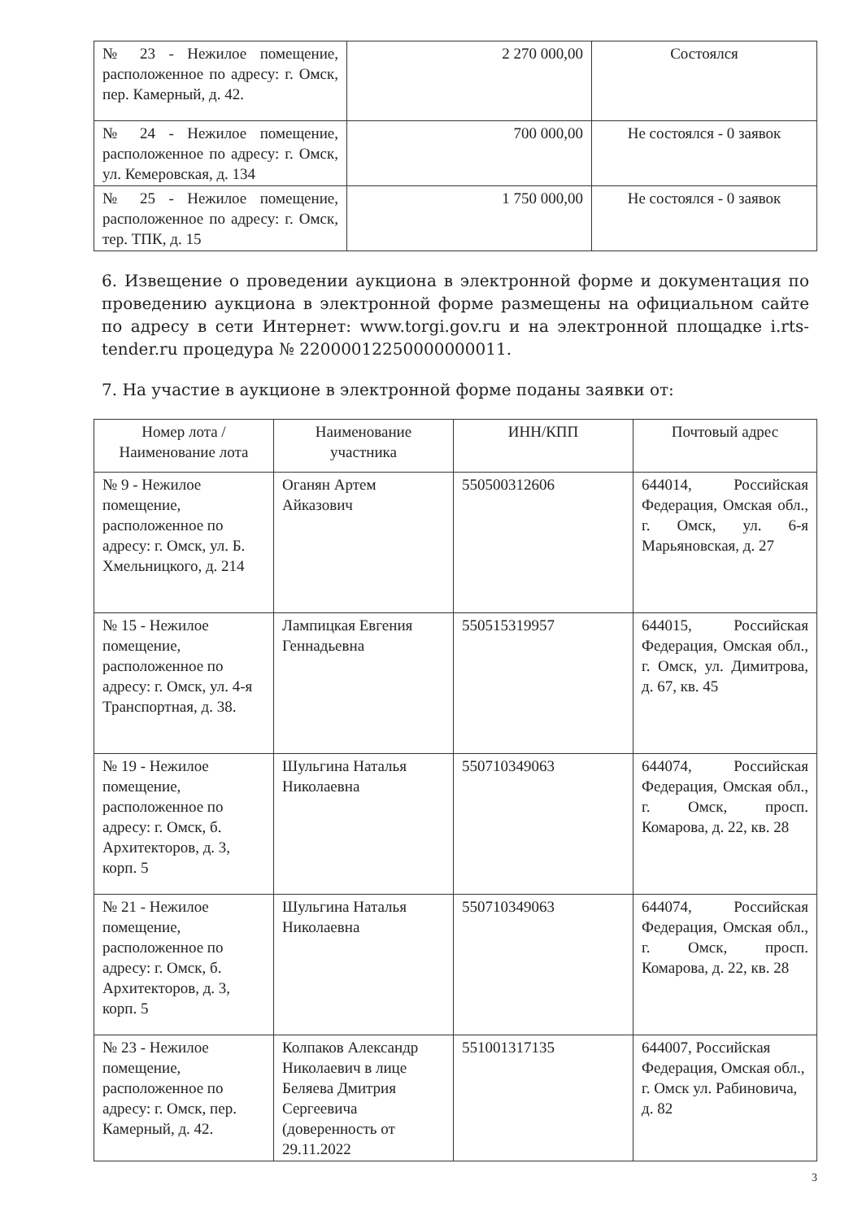| № 23 - Нежилое помещение, расположенное по адресу: г. Омск, пер. Камерный, д. 42. | 2 270 000,00 | Состоялся |
| № 24 - Нежилое помещение, расположенное по адресу: г. Омск, ул. Кемеровская, д. 134 | 700 000,00 | Не состоялся - 0 заявок |
| № 25 - Нежилое помещение, расположенное по адресу: г. Омск, тер. ТПК, д. 15 | 1 750 000,00 | Не состоялся - 0 заявок |
6. Извещение о проведении аукциона в электронной форме и документация по проведению аукциона в электронной форме размещены на официальном сайте по адресу в сети Интернет: www.torgi.gov.ru и на электронной площадке i.rts-tender.ru процедура № 22000012250000000011.
7. На участие в аукционе в электронной форме поданы заявки от:
| Номер лота / Наименование лота | Наименование участника | ИНН/КПП | Почтовый адрес |
| --- | --- | --- | --- |
| № 9 - Нежилое помещение, расположенное по адресу: г. Омск, ул. Б. Хмельницкого, д. 214 | Оганян Артем Айказович | 550500312606 | 644014, Российская Федерация, Омская обл., г. Омск, ул. 6-я Марьяновская, д. 27 |
| № 15 - Нежилое помещение, расположенное по адресу: г. Омск, ул. 4-я Транспортная, д. 38. | Лампицкая Евгения Геннадьевна | 550515319957 | 644015, Российская Федерация, Омская обл., г. Омск, ул. Димитрова, д. 67, кв. 45 |
| № 19 - Нежилое помещение, расположенное по адресу: г. Омск, б. Архитекторов, д. 3, корп. 5 | Шульгина Наталья Николаевна | 550710349063 | 644074, Российская Федерация, Омская обл., г. Омск, просп. Комарова, д. 22, кв. 28 |
| № 21 - Нежилое помещение, расположенное по адресу: г. Омск, б. Архитекторов, д. 3, корп. 5 | Шульгина Наталья Николаевна | 550710349063 | 644074, Российская Федерация, Омская обл., г. Омск, просп. Комарова, д. 22, кв. 28 |
| № 23 - Нежилое помещение, расположенное по адресу: г. Омск, пер. Камерный, д. 42. | Колпаков Александр Николаевич в лице Беляева Дмитрия Сергеевича (доверенность от 29.11.2022 | 551001317135 | 644007, Российская Федерация, Омская обл., г. Омск ул. Рабиновича, д. 82 |
3